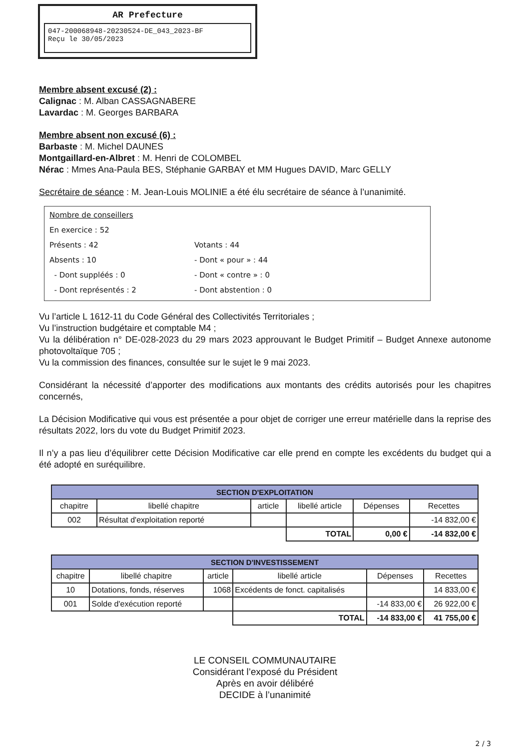AR Prefecture
047-200068948-20230524-DE_043_2023-BF
Reçu le 30/05/2023
Membre absent excusé (2) :
Calignac : M. Alban CASSAGNABERE
Lavardac : M. Georges BARBARA
Membre absent non excusé (6) :
Barbaste : M. Michel DAUNES
Montgaillard-en-Albret : M. Henri de COLOMBEL
Nérac : Mmes Ana-Paula BES, Stéphanie GARBAY et MM Hugues DAVID, Marc GELLY
Secrétaire de séance : M. Jean-Louis MOLINIE a été élu secrétaire de séance à l’unanimité.
Nombre de conseillers
En exercice : 52
Présents : 42 Votants : 44
Absents : 10 - Dont « pour » : 44
- Dont suppléés : 0 - Dont « contre » : 0
- Dont représentés : 2 - Dont abstention : 0
Vu l’article L 1612-11 du Code Général des Collectivités Territoriales ;
Vu l’instruction budgétaire et comptable M4 ;
Vu la délibération n° DE-028-2023 du 29 mars 2023 approuvant le Budget Primitif – Budget Annexe autonome photovoltaïque 705 ;
Vu la commission des finances, consultée sur le sujet le 9 mai 2023.
Considérant la nécessité d’apporter des modifications aux montants des crédits autorisés pour les chapitres concernés,
La Décision Modificative qui vous est présentée a pour objet de corriger une erreur matérielle dans la reprise des résultats 2022, lors du vote du Budget Primitif 2023.
Il n’y a pas lieu d’équilibrer cette Décision Modificative car elle prend en compte les excédents du budget qui a été adopté en suréquilibre.
| SECTION D'EXPLOITATION | | | | | |
| --- | --- | --- | --- | --- | --- |
| chapitre | libellé chapitre | article | libellé article | Dépenses | Recettes |
| 002 | Résultat d'exploitation reporté | | | | -14 832,00 € |
| | | | TOTAL | 0,00 € | -14 832,00 € |
| SECTION D'INVESTISSEMENT | | | | | |
| --- | --- | --- | --- | --- | --- |
| chapitre | libellé chapitre | article | libellé article | Dépenses | Recettes |
| 10 | Dotations, fonds, réserves | 1068 | Excédents de fonct. capitalisés | | 14 833,00 € |
| 001 | Solde d'exécution reporté | | | -14 833,00 € | 26 922,00 € |
| | | | TOTAL | -14 833,00 € | 41 755,00 € |
LE CONSEIL COMMUNAUTAIRE
Considérant l’exposé du Président
Après en avoir délibéré
DECIDE à l’unanimité
2 / 3